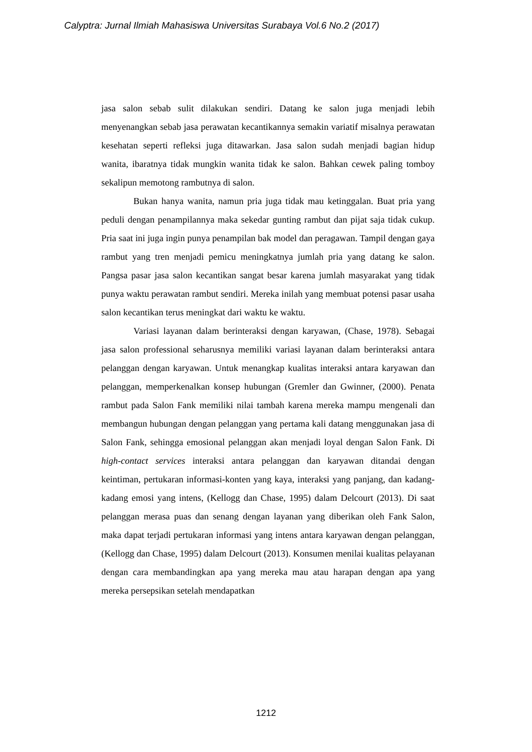Calyptra: Jurnal Ilmiah Mahasiswa Universitas Surabaya Vol.6 No.2 (2017)
jasa salon sebab sulit dilakukan sendiri. Datang ke salon juga menjadi lebih menyenangkan sebab jasa perawatan kecantikannya semakin variatif misalnya perawatan kesehatan seperti refleksi juga ditawarkan. Jasa salon sudah menjadi bagian hidup wanita, ibaratnya tidak mungkin wanita tidak ke salon. Bahkan cewek paling tomboy sekalipun memotong rambutnya di salon.
Bukan hanya wanita, namun pria juga tidak mau ketinggalan. Buat pria yang peduli dengan penampilannya maka sekedar gunting rambut dan pijat saja tidak cukup. Pria saat ini juga ingin punya penampilan bak model dan peragawan. Tampil dengan gaya rambut yang tren menjadi pemicu meningkatnya jumlah pria yang datang ke salon. Pangsa pasar jasa salon kecantikan sangat besar karena jumlah masyarakat yang tidak punya waktu perawatan rambut sendiri. Mereka inilah yang membuat potensi pasar usaha salon kecantikan terus meningkat dari waktu ke waktu.
Variasi layanan dalam berinteraksi dengan karyawan, (Chase, 1978). Sebagai jasa salon professional seharusnya memiliki variasi layanan dalam berinteraksi antara pelanggan dengan karyawan. Untuk menangkap kualitas interaksi antara karyawan dan pelanggan, memperkenalkan konsep hubungan (Gremler dan Gwinner, (2000). Penata rambut pada Salon Fank memiliki nilai tambah karena mereka mampu mengenali dan membangun hubungan dengan pelanggan yang pertama kali datang menggunakan jasa di Salon Fank, sehingga emosional pelanggan akan menjadi loyal dengan Salon Fank. Di high-contact services interaksi antara pelanggan dan karyawan ditandai dengan keintiman, pertukaran informasi-konten yang kaya, interaksi yang panjang, dan kadang-kadang emosi yang intens, (Kellogg dan Chase, 1995) dalam Delcourt (2013). Di saat pelanggan merasa puas dan senang dengan layanan yang diberikan oleh Fank Salon, maka dapat terjadi pertukaran informasi yang intens antara karyawan dengan pelanggan, (Kellogg dan Chase, 1995) dalam Delcourt (2013). Konsumen menilai kualitas pelayanan dengan cara membandingkan apa yang mereka mau atau harapan dengan apa yang mereka persepsikan setelah mendapatkan
1212